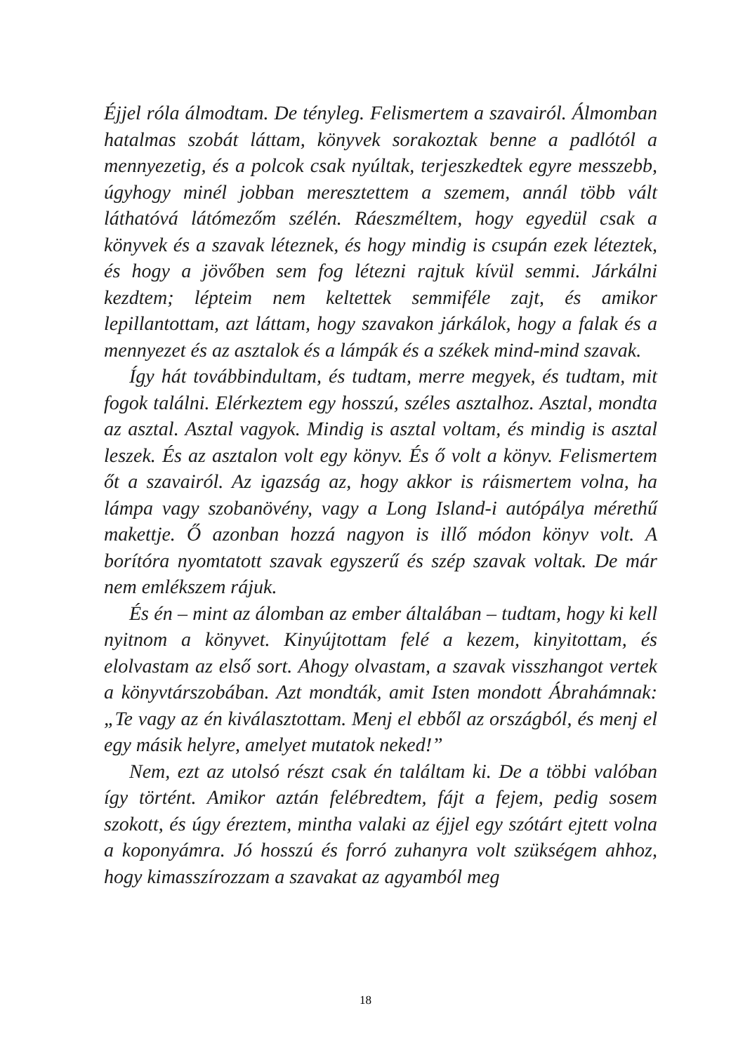Éjjel róla álmodtam. De tényleg. Felismertem a szavairól. Álmomban hatalmas szobát láttam, könyvek sorakoztak benne a padlótól a mennyezetig, és a polcok csak nyúltak, terjeszkedtek egyre messzebb, úgyhogy minél jobban meresztettem a szemem, annál több vált láthatóvá látómezőm szélén. Ráeszméltem, hogy egyedül csak a könyvek és a szavak léteznek, és hogy mindig is csupán ezek léteztek, és hogy a jövőben sem fog létezni rajtuk kívül semmi. Járkálni kezdtem; lépteim nem keltettek semmiféle zajt, és amikor lepillantottam, azt láttam, hogy szavakon járkálok, hogy a falak és a mennyezet és az asztalok és a lámpák és a székek mind-mind szavak.
Így hát továbbindultam, és tudtam, merre megyek, és tudtam, mit fogok találni. Elérkeztem egy hosszú, széles asztalhoz. Asztal, mondta az asztal. Asztal vagyok. Mindig is asztal voltam, és mindig is asztal leszek. És az asztalon volt egy könyv. És ő volt a könyv. Felismertem őt a szavairól. Az igazság az, hogy akkor is ráismertem volna, ha lámpa vagy szobanövény, vagy a Long Island-i autópálya mérethű makettje. Ő azonban hozzá nagyon is illő módon könyv volt. A borítóra nyomtatott szavak egyszerű és szép szavak voltak. De már nem emlékszem rájuk.
És én – mint az álomban az ember általában – tudtam, hogy ki kell nyitnom a könyvet. Kinyújtottam felé a kezem, kinyitottam, és elolvastam az első sort. Ahogy olvastam, a szavak visszhangot vertek a könyvtárszobában. Azt mondták, amit Isten mondott Ábrahámnak: „Te vagy az én kiválasztottam. Menj el ebből az országból, és menj el egy másik helyre, amelyet mutatok neked!”
Nem, ezt az utolsó részt csak én találtam ki. De a többi valóban így történt. Amikor aztán felébredtem, fájt a fejem, pedig sosem szokott, és úgy éreztem, mintha valaki az éjjel egy szótárt ejtett volna a koponyámra. Jó hosszú és forró zuhanyra volt szükségem ahhoz, hogy kimasszírozzam a szavakat az agyamból meg
18